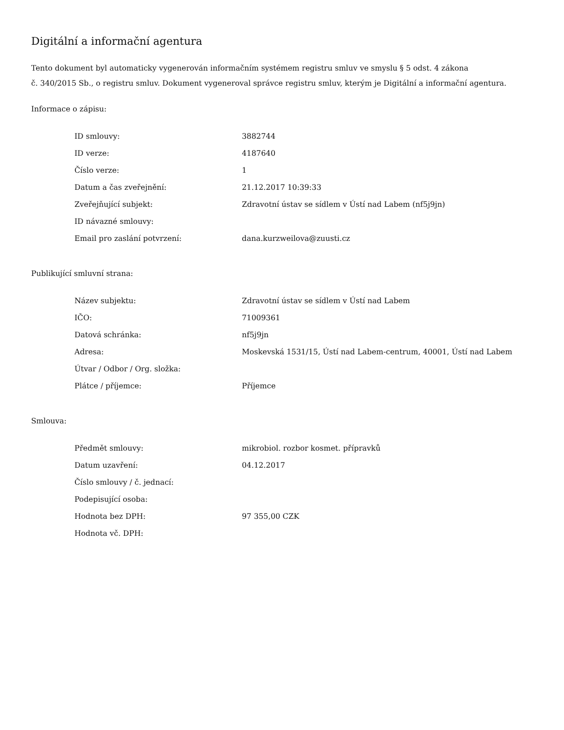Digitální a informační agentura
Tento dokument byl automaticky vygenerován informačním systémem registru smluv ve smyslu § 5 odst. 4 zákona
č. 340/2015 Sb., o registru smluv. Dokument vygeneroval správce registru smluv, kterým je Digitální a informační agentura.
Informace o zápisu:
| ID smlouvy: | 3882744 |
| ID verze: | 4187640 |
| Číslo verze: | 1 |
| Datum a čas zveřejnění: | 21.12.2017 10:39:33 |
| Zveřejňující subjekt: | Zdravotní ústav se sídlem v Ústí nad Labem (nf5j9jn) |
| ID návazné smlouvy: | |
| Email pro zaslání potvrzení: | dana.kurzweilova@zuusti.cz |
Publikující smluvní strana:
| Název subjektu: | Zdravotní ústav se sídlem v Ústí nad Labem |
| IČO: | 71009361 |
| Datová schránka: | nf5j9jn |
| Adresa: | Moskevská 1531/15, Ústí nad Labem-centrum, 40001, Ústí nad Labem |
| Útvar / Odbor / Org. složka: | |
| Plátce / příjemce: | Příjemce |
Smlouva:
| Předmět smlouvy: | mikrobiol. rozbor kosmet. přípravků |
| Datum uzavření: | 04.12.2017 |
| Číslo smlouvy / č. jednací: | |
| Podepisující osoba: | |
| Hodnota bez DPH: | 97 355,00 CZK |
| Hodnota vč. DPH: | |